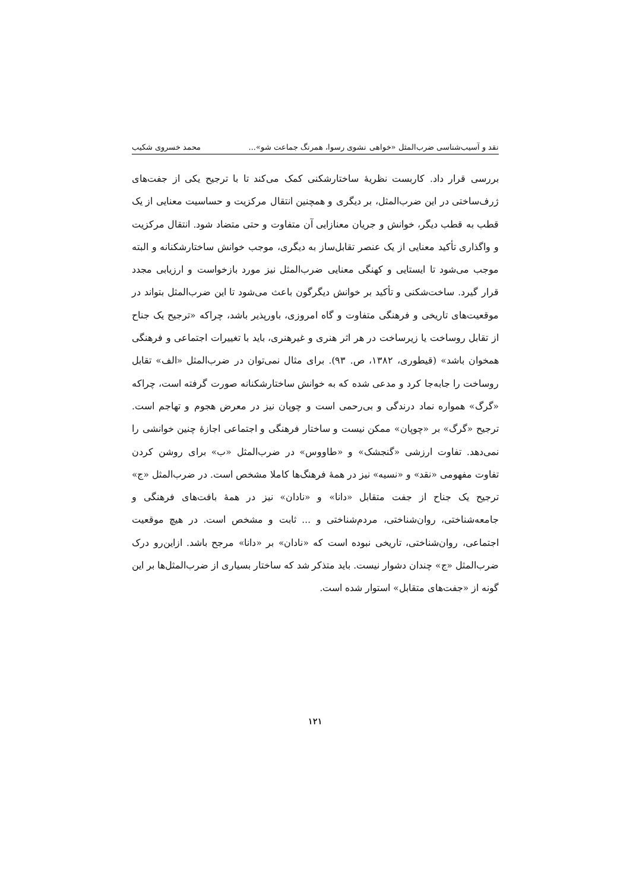نقد و آسیب‌شناسی ضرب‌المثل «خواهی نشوی رسوا، همرنگ جماعت شو»... محمد خسروی شکیب
بررسی قرار داد. کاربست نظریهٔ ساختارشکنی کمک می‌کند تا با ترجیح یکی از جفت‌های ژرف‌ساختی در این ضرب‌المثل، بر دیگری و همچنین انتقال مرکزیت و حساسیت معنایی از یک قطب به قطب دیگر، خوانش و جریان معنازایی آن متفاوت و حتی متضاد شود. انتقال مرکزیت و واگذاری تأکید معنایی از یک عنصر تقابل‌ساز به دیگری، موجب خوانش ساختارشکنانه و البته موجب می‌شود تا ایستایی و کهنگی معنایی ضرب‌المثل نیز مورد بازخواست و ارزیابی مجدد قرار گیرد. ساخت‌شکنی و تأکید بر خوانش دیگرگون باعث می‌شود تا این ضرب‌المثل بتواند در موقعیت‌های تاریخی و فرهنگی متفاوت و گاه امروزی، باورپذیر باشد، چراکه «ترجیح یک جناح از تقابل روساخت یا زیرساخت در هر اثر هنری و غیرهنری، باید با تغییرات اجتماعی و فرهنگی همخوان باشد» (قیطوری، ۱۳۸۲، ص. ۹۳). برای مثال نمی‌توان در ضرب‌المثل «الف» تقابل روساخت را جابه‌جا کرد و مدعی شده که به خوانش ساختارشکنانه صورت گرفته است، چراکه «گرگ» همواره نماد درندگی و بی‌رحمی است و چوپان نیز در معرض هجوم و تهاجم است. ترجیح «گرگ» بر «چوپان» ممکن نیست و ساختار فرهنگی و اجتماعی اجازهٔ چنین خوانشی را نمی‌دهد. تفاوت ارزشی «گنجشک» و «طاووس» در ضرب‌المثل «ب» برای روشن کردن تفاوت مفهومی «نقد» و «نسیه» نیز در همهٔ فرهنگ‌ها کاملا مشخص است. در ضرب‌المثل «ج» ترجیح یک جناح از جفت متقابل «دانا» و «نادان» نیز در همهٔ بافت‌های فرهنگی و جامعه‌شناختی، روان‌شناختی، مردم‌شناختی و ... ثابت و مشخص است. در هیچ موقعیت اجتماعی، روان‌شناختی، تاریخی نبوده است که «نادان» بر «دانا» مرجح باشد. ازاین‌رو درک ضرب‌المثل «ج» چندان دشوار نیست. باید متذکر شد که ساختار بسیاری از ضرب‌المثل‌ها بر این گونه از «جفت‌های متقابل» استوار شده است.
۱۲۱